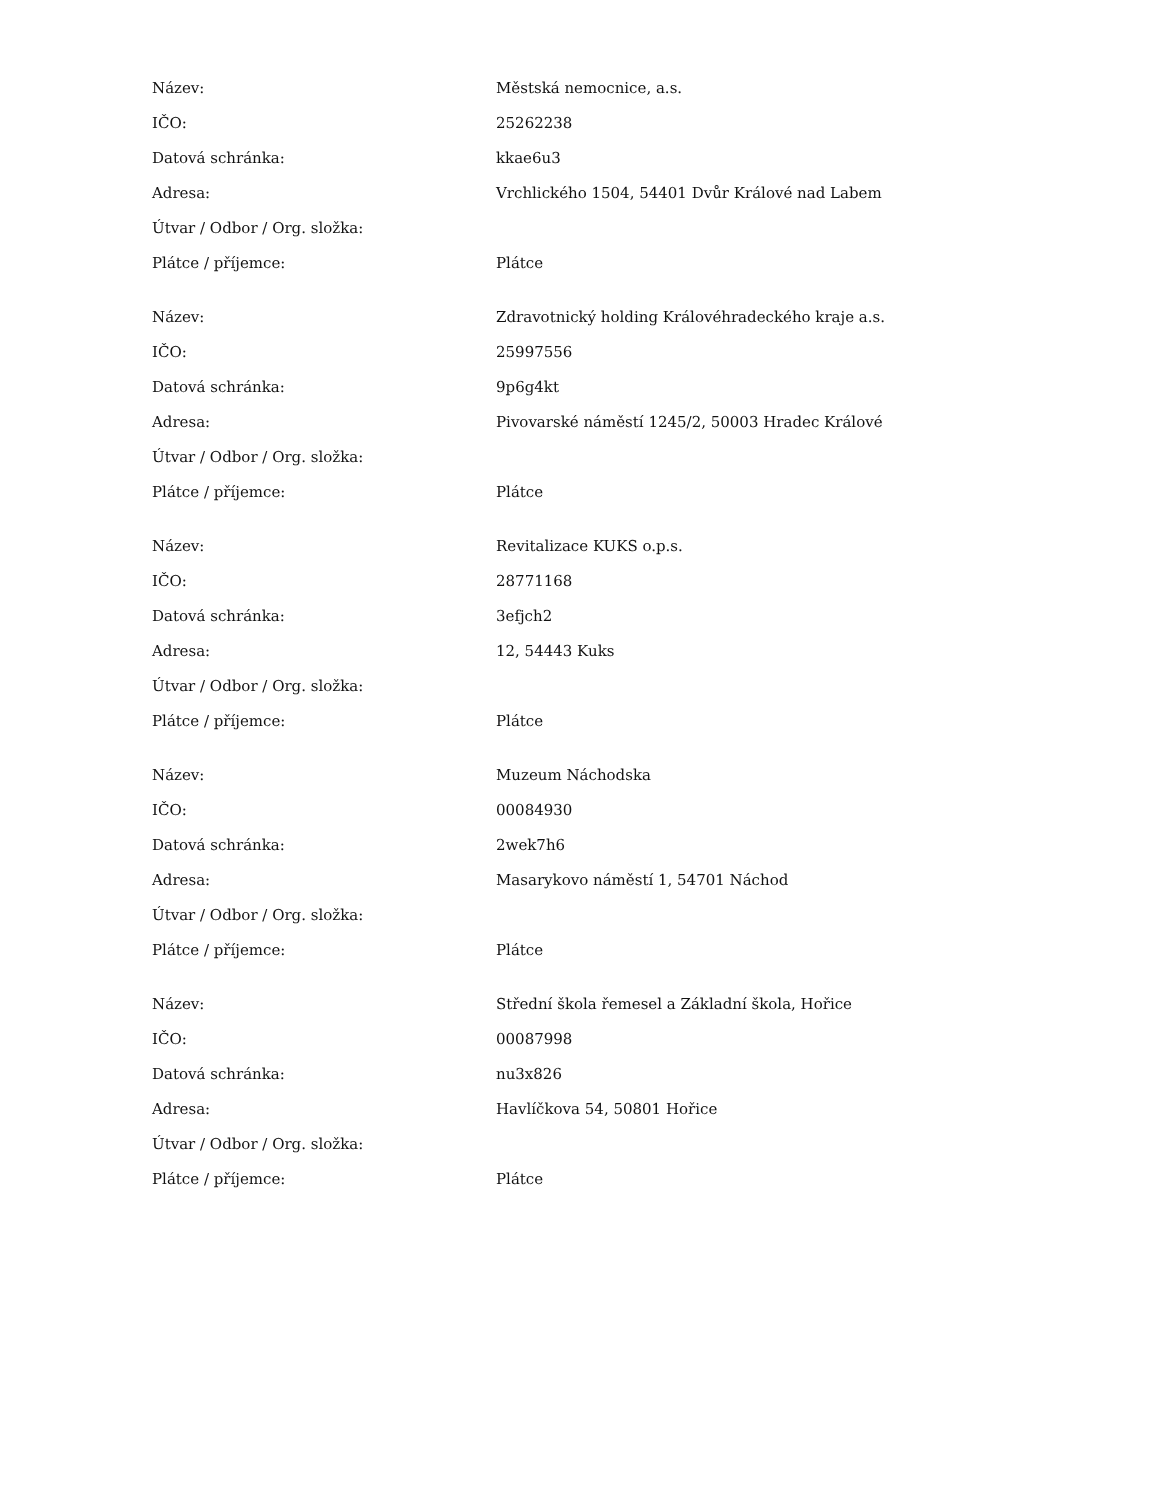| Název: | Městská nemocnice, a.s. |
| IČO: | 25262238 |
| Datová schránka: | kkae6u3 |
| Adresa: | Vrchlického 1504, 54401 Dvůr Králové nad Labem |
| Útvar / Odbor / Org. složka: | |
| Plátce / příjemce: | Plátce |
| Název: | Zdravotnický holding Královéhradeckého kraje a.s. |
| IČO: | 25997556 |
| Datová schránka: | 9p6g4kt |
| Adresa: | Pivovarské náměstí 1245/2, 50003 Hradec Králové |
| Útvar / Odbor / Org. složka: | |
| Plátce / příjemce: | Plátce |
| Název: | Revitalizace KUKS o.p.s. |
| IČO: | 28771168 |
| Datová schránka: | 3efjch2 |
| Adresa: | 12, 54443 Kuks |
| Útvar / Odbor / Org. složka: | |
| Plátce / příjemce: | Plátce |
| Název: | Muzeum Náchodska |
| IČO: | 00084930 |
| Datová schránka: | 2wek7h6 |
| Adresa: | Masarykovo náměstí 1, 54701 Náchod |
| Útvar / Odbor / Org. složka: | |
| Plátce / příjemce: | Plátce |
| Název: | Střední škola řemesel a Základní škola, Hořice |
| IČO: | 00087998 |
| Datová schránka: | nu3x826 |
| Adresa: | Havlíčkova 54, 50801 Hořice |
| Útvar / Odbor / Org. složka: | |
| Plátce / příjemce: | Plátce |